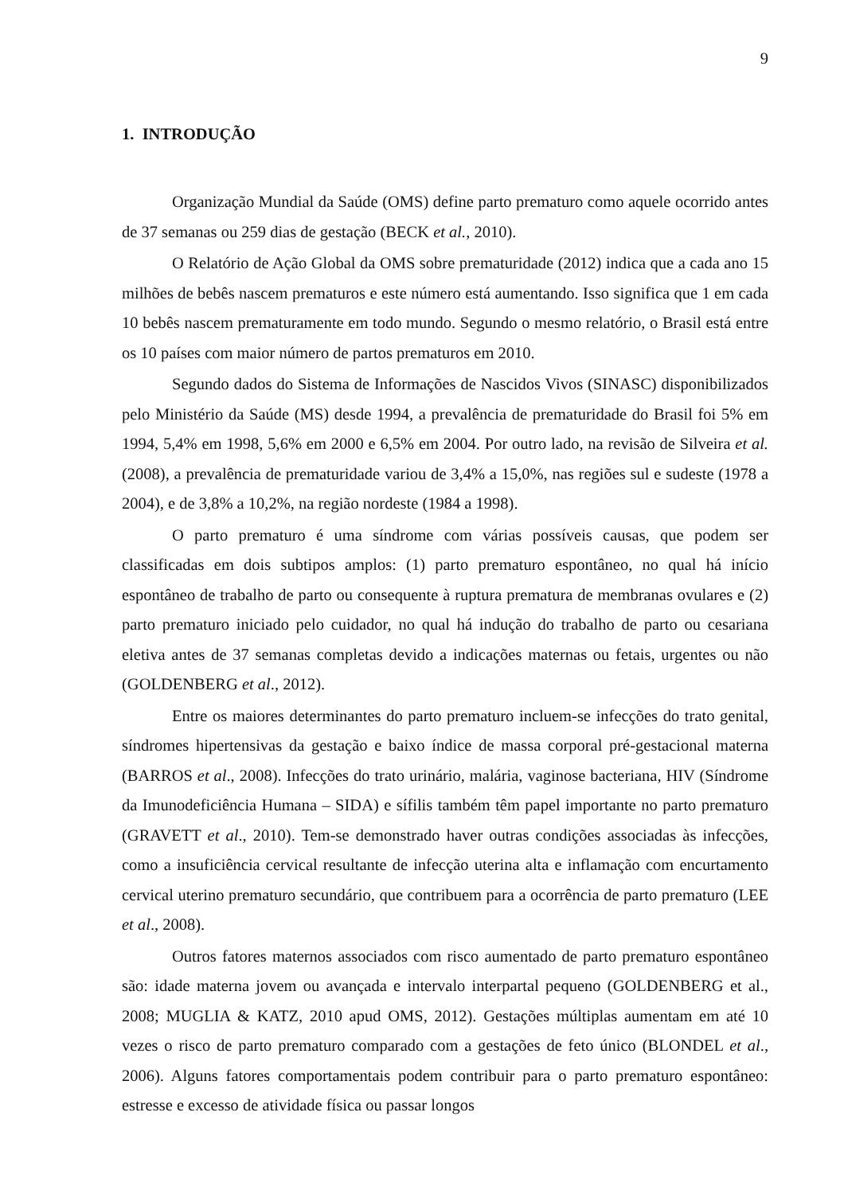9
1. INTRODUÇÃO
Organização Mundial da Saúde (OMS) define parto prematuro como aquele ocorrido antes de 37 semanas ou 259 dias de gestação (BECK et al., 2010).
O Relatório de Ação Global da OMS sobre prematuridade (2012) indica que a cada ano 15 milhões de bebês nascem prematuros e este número está aumentando. Isso significa que 1 em cada 10 bebês nascem prematuramente em todo mundo. Segundo o mesmo relatório, o Brasil está entre os 10 países com maior número de partos prematuros em 2010.
Segundo dados do Sistema de Informações de Nascidos Vivos (SINASC) disponibilizados pelo Ministério da Saúde (MS) desde 1994, a prevalência de prematuridade do Brasil foi 5% em 1994, 5,4% em 1998, 5,6% em 2000 e 6,5% em 2004. Por outro lado, na revisão de Silveira et al. (2008), a prevalência de prematuridade variou de 3,4% a 15,0%, nas regiões sul e sudeste (1978 a 2004), e de 3,8% a 10,2%, na região nordeste (1984 a 1998).
O parto prematuro é uma síndrome com várias possíveis causas, que podem ser classificadas em dois subtipos amplos: (1) parto prematuro espontâneo, no qual há início espontâneo de trabalho de parto ou consequente à ruptura prematura de membranas ovulares e (2) parto prematuro iniciado pelo cuidador, no qual há indução do trabalho de parto ou cesariana eletiva antes de 37 semanas completas devido a indicações maternas ou fetais, urgentes ou não (GOLDENBERG et al., 2012).
Entre os maiores determinantes do parto prematuro incluem-se infecções do trato genital, síndromes hipertensivas da gestação e baixo índice de massa corporal pré-gestacional materna (BARROS et al., 2008). Infecções do trato urinário, malária, vaginose bacteriana, HIV (Síndrome da Imunodeficiência Humana – SIDA) e sífilis também têm papel importante no parto prematuro (GRAVETT et al., 2010). Tem-se demonstrado haver outras condições associadas às infecções, como a insuficiência cervical resultante de infecção uterina alta e inflamação com encurtamento cervical uterino prematuro secundário, que contribuem para a ocorrência de parto prematuro (LEE et al., 2008).
Outros fatores maternos associados com risco aumentado de parto prematuro espontâneo são: idade materna jovem ou avançada e intervalo interpartal pequeno (GOLDENBERG et al., 2008; MUGLIA & KATZ, 2010 apud OMS, 2012). Gestações múltiplas aumentam em até 10 vezes o risco de parto prematuro comparado com a gestações de feto único (BLONDEL et al., 2006). Alguns fatores comportamentais podem contribuir para o parto prematuro espontâneo: estresse e excesso de atividade física ou passar longos